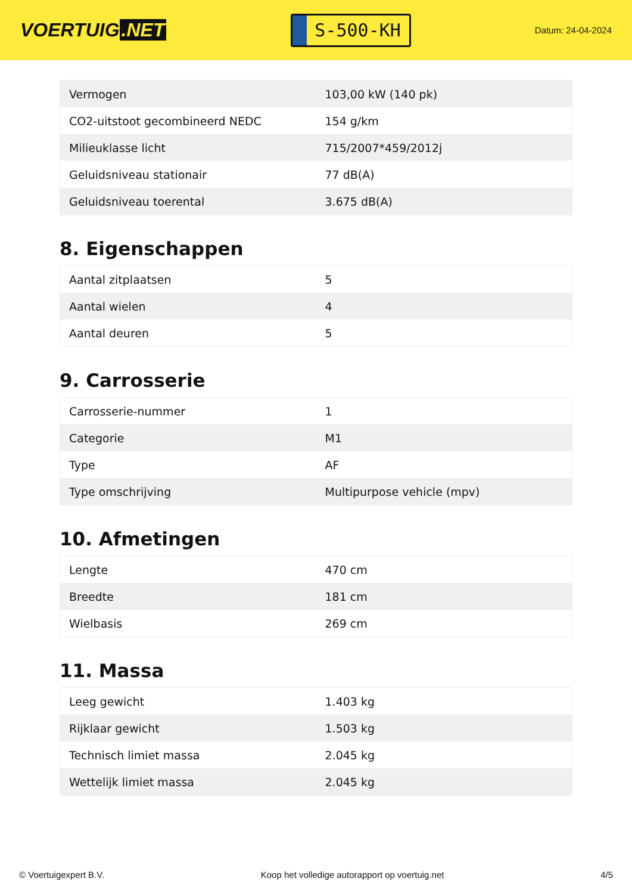VOERTUIG.NET
S-500-KH
Datum: 24-04-2024
| Vermogen | 103,00 kW (140 pk) |
| CO2-uitstoot gecombineerd NEDC | 154 g/km |
| Milieuklasse licht | 715/2007*459/2012j |
| Geluidsniveau stationair | 77 dB(A) |
| Geluidsniveau toerental | 3.675 dB(A) |
8. Eigenschappen
| Aantal zitplaatsen | 5 |
| Aantal wielen | 4 |
| Aantal deuren | 5 |
9. Carrosserie
| Carrosserie-nummer | 1 |
| Categorie | M1 |
| Type | AF |
| Type omschrijving | Multipurpose vehicle (mpv) |
10. Afmetingen
| Lengte | 470 cm |
| Breedte | 181 cm |
| Wielbasis | 269 cm |
11. Massa
| Leeg gewicht | 1.403 kg |
| Rijklaar gewicht | 1.503 kg |
| Technisch limiet massa | 2.045 kg |
| Wettelijk limiet massa | 2.045 kg |
© Voertuigexpert B.V. Koop het volledige autorapport op voertuig.net 4/5